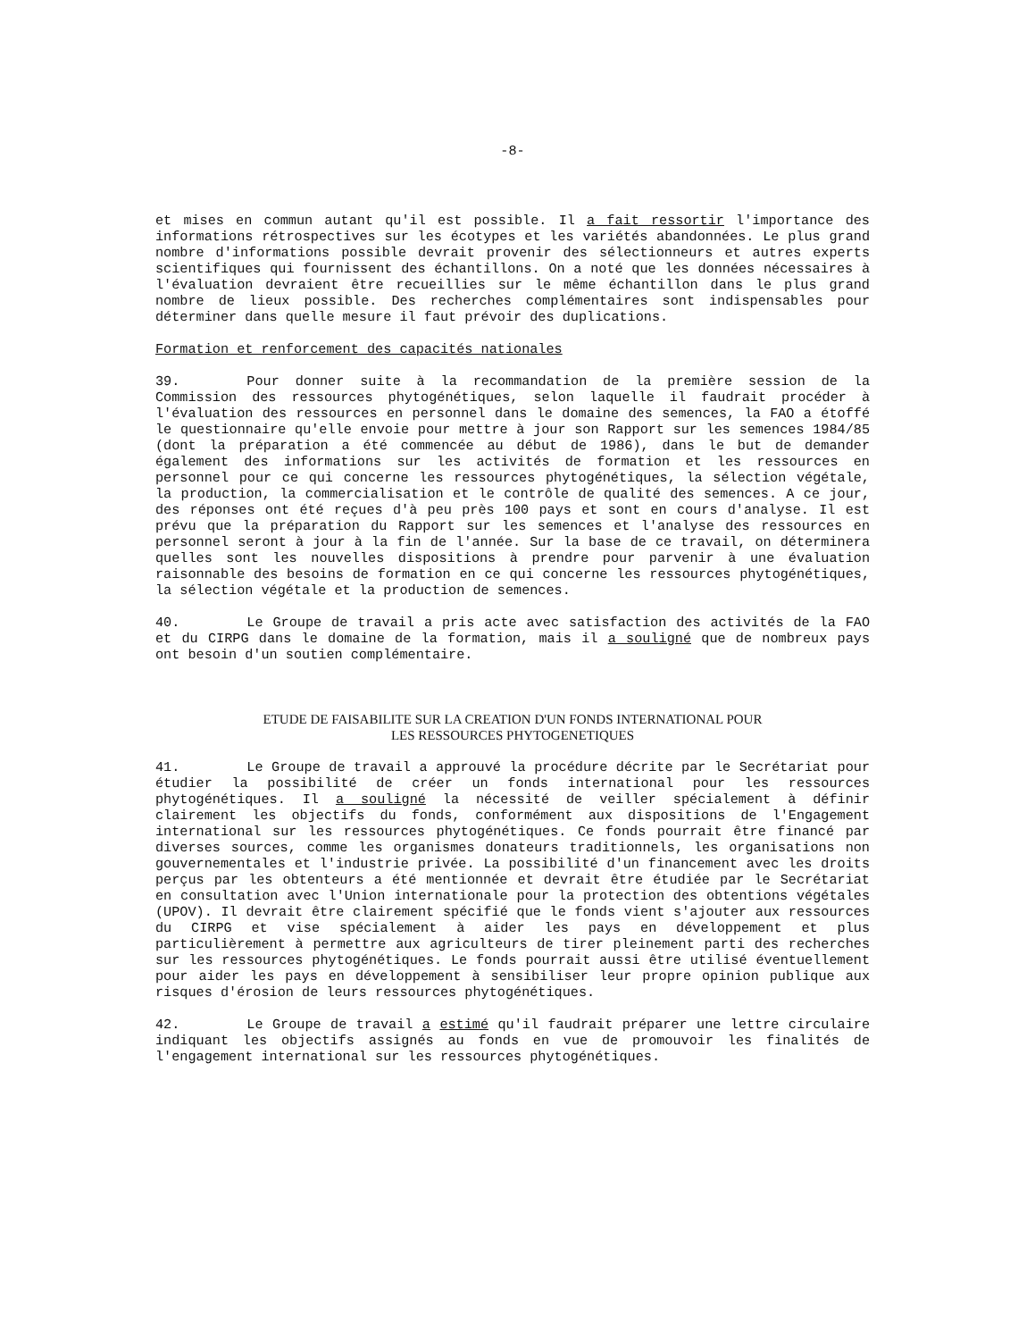-8-
et mises en commun autant qu'il est possible. Il a fait ressortir l'importance des informations rétrospectives sur les écotypes et les variétés abandonnées. Le plus grand nombre d'informations possible devrait provenir des sélectionneurs et autres experts scientifiques qui fournissent des échantillons. On a noté que les données nécessaires à l'évaluation devraient être recueillies sur le même échantillon dans le plus grand nombre de lieux possible. Des recherches complémentaires sont indispensables pour déterminer dans quelle mesure il faut prévoir des duplications.
Formation et renforcement des capacités nationales
39. Pour donner suite à la recommandation de la première session de la Commission des ressources phytogénétiques, selon laquelle il faudrait procéder à l'évaluation des ressources en personnel dans le domaine des semences, la FAO a étoffé le questionnaire qu'elle envoie pour mettre à jour son Rapport sur les semences 1984/85 (dont la préparation a été commencée au début de 1986), dans le but de demander également des informations sur les activités de formation et les ressources en personnel pour ce qui concerne les ressources phytogénétiques, la sélection végétale, la production, la commercialisation et le contrôle de qualité des semences. A ce jour, des réponses ont été reçues d'à peu près 100 pays et sont en cours d'analyse. Il est prévu que la préparation du Rapport sur les semences et l'analyse des ressources en personnel seront à jour à la fin de l'année. Sur la base de ce travail, on déterminera quelles sont les nouvelles dispositions à prendre pour parvenir à une évaluation raisonnable des besoins de formation en ce qui concerne les ressources phytogénétiques, la sélection végétale et la production de semences.
40. Le Groupe de travail a pris acte avec satisfaction des activités de la FAO et du CIRPG dans le domaine de la formation, mais il a souligné que de nombreux pays ont besoin d'un soutien complémentaire.
ETUDE DE FAISABILITE SUR LA CREATION D'UN FONDS INTERNATIONAL POUR
LES RESSOURCES PHYTOGENETIQUES
41. Le Groupe de travail a approuvé la procédure décrite par le Secrétariat pour étudier la possibilité de créer un fonds international pour les ressources phytogénétiques. Il a souligné la nécessité de veiller spécialement à définir clairement les objectifs du fonds, conformément aux dispositions de l'Engagement international sur les ressources phytogénétiques. Ce fonds pourrait être financé par diverses sources, comme les organismes donateurs traditionnels, les organisations non gouvernementales et l'industrie privée. La possibilité d'un financement avec les droits perçus par les obtenteurs a été mentionnée et devrait être étudiée par le Secrétariat en consultation avec l'Union internationale pour la protection des obtentions végétales (UPOV). Il devrait être clairement spécifié que le fonds vient s'ajouter aux ressources du CIRPG et vise spécialement à aider les pays en développement et plus particulièrement à permettre aux agriculteurs de tirer pleinement parti des recherches sur les ressources phytogénétiques. Le fonds pourrait aussi être utilisé éventuellement pour aider les pays en développement à sensibiliser leur propre opinion publique aux risques d'érosion de leurs ressources phytogénétiques.
42. Le Groupe de travail a estimé qu'il faudrait préparer une lettre circulaire indiquant les objectifs assignés au fonds en vue de promouvoir les finalités de l'engagement international sur les ressources phytogénétiques.